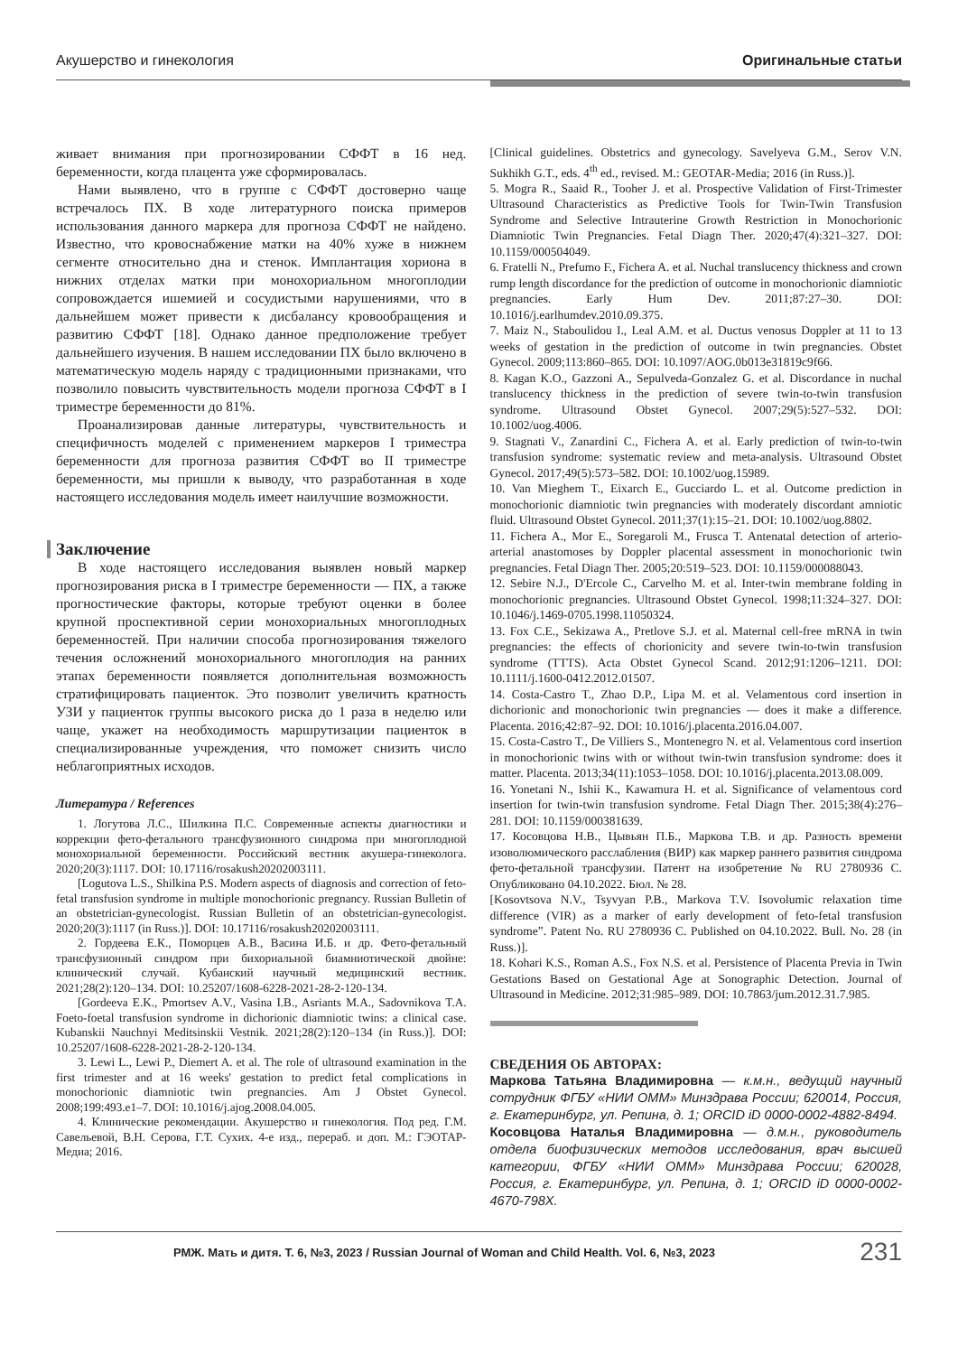Акушерство и гинекология Оригинальные статьи
живает внимания при прогнозировании СФФТ в 16 нед. беременности, когда плацента уже сформировалась.
Нами выявлено, что в группе с СФФТ достоверно чаще встречалось ПХ. В ходе литературного поиска примеров использования данного маркера для прогноза СФФТ не найдено. Известно, что кровоснабжение матки на 40% хуже в нижнем сегменте относительно дна и стенок. Имплантация хориона в нижних отделах матки при монохориальном многоплодии сопровождается ишемией и сосудистыми нарушениями, что в дальнейшем может привести к дисбалансу кровообращения и развитию СФФТ [18]. Однако данное предположение требует дальнейшего изучения. В нашем исследовании ПХ было включено в математическую модель наряду с традиционными признаками, что позволило повысить чувствительность модели прогноза СФФТ в I триместре беременности до 81%.
Проанализировав данные литературы, чувствительность и специфичность моделей с применением маркеров I триместра беременности для прогноза развития СФФТ во II триместре беременности, мы пришли к выводу, что разработанная в ходе настоящего исследования модель имеет наилучшие возможности.
Заключение
В ходе настоящего исследования выявлен новый маркер прогнозирования риска в I триместре беременности — ПХ, а также прогностические факторы, которые требуют оценки в более крупной проспективной серии монохориальных многоплодных беременностей. При наличии способа прогнозирования тяжелого течения осложнений монохориального многоплодия на ранних этапах беременности появляется дополнительная возможность стратифицировать пациенток. Это позволит увеличить кратность УЗИ у пациенток группы высокого риска до 1 раза в неделю или чаще, укажет на необходимость маршрутизации пациенток в специализированные учреждения, что поможет снизить число неблагоприятных исходов.
Литература / References
1. Логутова Л.С., Шилкина П.С. Современные аспекты диагностики и коррекции фето-фетального трансфузионного синдрома при многоплодной монохориальной беременности. Российский вестник акушера-гинеколога. 2020;20(3):1117. DOI: 10.17116/rosakush20202003111.
[Logutova L.S., Shilkina P.S. Modern aspects of diagnosis and correction of feto-fetal transfusion syndrome in multiple monochorionic pregnancy. Russian Bulletin of an obstetrician-gynecologist. Russian Bulletin of an obstetrician-gynecologist. 2020;20(3):1117 (in Russ.)]. DOI: 10.17116/rosakush20202003111.
2. Гордеева Е.К., Поморцев А.В., Васина И.Б. и др. Фето-фетальный трансфузионный синдром при бихориальной биамниотической двойне: клинический случай. Кубанский научный медицинский вестник. 2021;28(2):120–134. DOI: 10.25207/1608-6228-2021-28-2-120-134.
[Gordeeva E.K., Pmortsev A.V., Vasina I.B., Asriants M.A., Sadovnikova T.A. Foeto-foetal transfusion syndrome in dichorionic diamniotic twins: a clinical case. Kubanskii Nauchnyi Meditsinskii Vestnik. 2021;28(2):120–134 (in Russ.)]. DOI: 10.25207/1608-6228-2021-28-2-120-134.
3. Lewi L., Lewi P., Diemert A. et al. The role of ultrasound examination in the first trimester and at 16 weeks' gestation to predict fetal complications in monochorionic diamniotic twin pregnancies. Am J Obstet Gynecol. 2008;199:493.e1–7. DOI: 10.1016/j.ajog.2008.04.005.
4. Клинические рекомендации. Акушерство и гинекология. Под ред. Г.М. Савельевой, В.Н. Серова, Г.Т. Сухих. 4-е изд., перераб. и доп. М.: ГЭОТАР-Медиа; 2016.
[Clinical guidelines. Obstetrics and gynecology. Savelyeva G.M., Serov V.N. Sukhikh G.T., eds. 4<sup>th</sup> ed., revised. M.: GEOTAR-Media; 2016 (in Russ.)].
5. Mogra R., Saaid R., Tooher J. et al. Prospective Validation of First-Trimester Ultrasound Characteristics as Predictive Tools for Twin-Twin Transfusion Syndrome and Selective Intrauterine Growth Restriction in Monochorionic Diamniotic Twin Pregnancies. Fetal Diagn Ther. 2020;47(4):321–327. DOI: 10.1159/000504049.
6. Fratelli N., Prefumo F., Fichera A. et al. Nuchal translucency thickness and crown rump length discordance for the prediction of outcome in monochorionic diamniotic pregnancies. Early Hum Dev. 2011;87:27–30. DOI: 10.1016/j.earlhumdev.2010.09.375.
7. Maiz N., Staboulidou I., Leal A.M. et al. Ductus venosus Doppler at 11 to 13 weeks of gestation in the prediction of outcome in twin pregnancies. Obstet Gynecol. 2009;113:860–865. DOI: 10.1097/AOG.0b013e31819c9f66.
8. Kagan K.O., Gazzoni A., Sepulveda-Gonzalez G. et al. Discordance in nuchal translucency thickness in the prediction of severe twin-to-twin transfusion syndrome. Ultrasound Obstet Gynecol. 2007;29(5):527–532. DOI: 10.1002/uog.4006.
9. Stagnati V., Zanardini C., Fichera A. et al. Early prediction of twin-to-twin transfusion syndrome: systematic review and meta-analysis. Ultrasound Obstet Gynecol. 2017;49(5):573–582. DOI: 10.1002/uog.15989.
10. Van Mieghem T., Eixarch E., Gucciardo L. et al. Outcome prediction in monochorionic diamniotic twin pregnancies with moderately discordant amniotic fluid. Ultrasound Obstet Gynecol. 2011;37(1):15–21. DOI: 10.1002/uog.8802.
11. Fichera A., Mor E., Soregaroli M., Frusca T. Antenatal detection of arterio-arterial anastomoses by Doppler placental assessment in monochorionic twin pregnancies. Fetal Diagn Ther. 2005;20:519–523. DOI: 10.1159/000088043.
12. Sebire N.J., D'Ercole C., Carvelho M. et al. Inter-twin membrane folding in monochorionic pregnancies. Ultrasound Obstet Gynecol. 1998;11:324–327. DOI: 10.1046/j.1469-0705.1998.11050324.
13. Fox C.E., Sekizawa A., Pretlove S.J. et al. Maternal cell-free mRNA in twin pregnancies: the effects of chorionicity and severe twin-to-twin transfusion syndrome (TTTS). Acta Obstet Gynecol Scand. 2012;91:1206–1211. DOI: 10.1111/j.1600-0412.2012.01507.
14. Costa-Castro T., Zhao D.P., Lipa M. et al. Velamentous cord insertion in dichorionic and monochorionic twin pregnancies — does it make a difference. Placenta. 2016;42:87–92. DOI: 10.1016/j.placenta.2016.04.007.
15. Costa-Castro T., De Villiers S., Montenegro N. et al. Velamentous cord insertion in monochorionic twins with or without twin-twin transfusion syndrome: does it matter. Placenta. 2013;34(11):1053–1058. DOI: 10.1016/j.placenta.2013.08.009.
16. Yonetani N., Ishii K., Kawamura H. et al. Significance of velamentous cord insertion for twin-twin transfusion syndrome. Fetal Diagn Ther. 2015;38(4):276–281. DOI: 10.1159/000381639.
17. Косовцова Н.В., Цывьян П.Б., Маркова Т.В. и др. Разность времени изоволюмического расслабления (ВИР) как маркер раннего развития синдрома фето-фетальной трансфузии. Патент на изобретение № RU 2780936 C. Опубликовано 04.10.2022. Бюл. № 28.
[Kosovtsova N.V., Tsyvyan P.B., Markova T.V. Isovolumic relaxation time difference (VIR) as a marker of early development of feto-fetal transfusion syndrome”. Patent No. RU 2780936 C. Published on 04.10.2022. Bull. No. 28 (in Russ.)].
18. Kohari K.S., Roman A.S., Fox N.S. et al. Persistence of Placenta Previa in Twin Gestations Based on Gestational Age at Sonographic Detection. Journal of Ultrasound in Medicine. 2012;31:985–989. DOI: 10.7863/jum.2012.31.7.985.
СВЕДЕНИЯ ОБ АВТОРАХ:
Маркова Татьяна Владимировна — к.м.н., ведущий научный сотрудник ФГБУ «НИИ ОММ» Минздрава России; 620014, Россия, г. Екатеринбург, ул. Репина, д. 1; ORCID iD 0000-0002-4882-8494.
Косовцова Наталья Владимировна — д.м.н., руководитель отдела биофизических методов исследования, врач высшей категории, ФГБУ «НИИ ОММ» Минздрава России; 620028, Россия, г. Екатеринбург, ул. Репина, д. 1; ORCID iD 0000-0002-4670-798X.
РМЖ. Мать и дитя. Т. 6, №3, 2023 / Russian Journal of Woman and Child Health. Vol. 6, №3, 2023 231